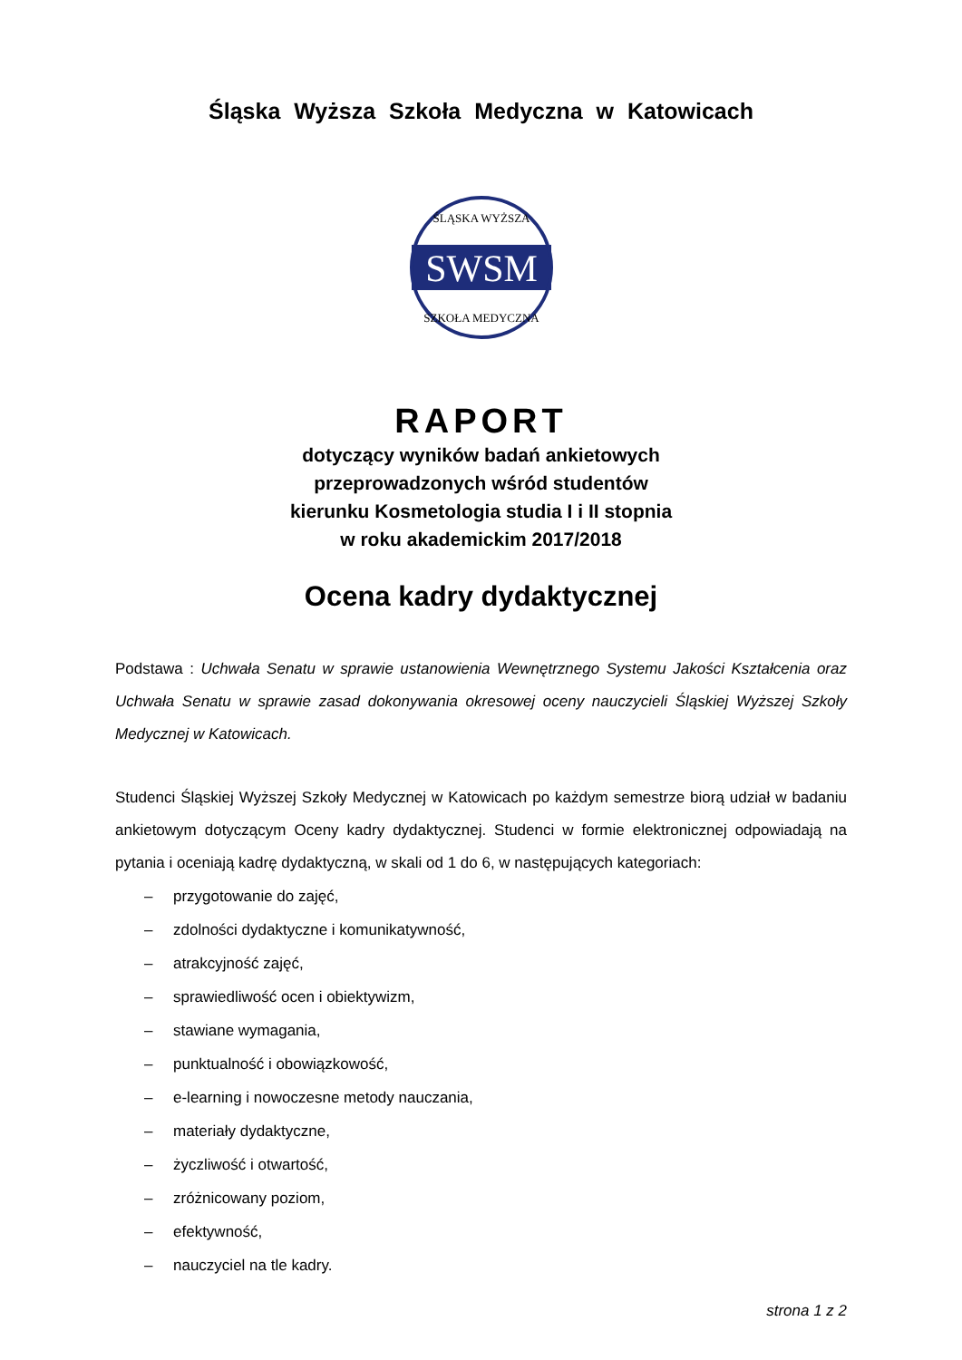Śląska Wyższa Szkoła Medyczna w Katowicach
SWSM
ŚLĄSKA WYŻSZA
SZKOŁA MEDYCZNA
RAPORT
dotyczący wyników badań ankietowych
przeprowadzonych wśród studentów
kierunku Kosmetologia studia I i II stopnia
w roku akademickim 2017/2018
Ocena kadry dydaktycznej
Podstawa : Uchwała Senatu w sprawie ustanowienia Wewnętrznego Systemu Jakości Kształcenia oraz Uchwała Senatu w sprawie zasad dokonywania okresowej oceny nauczycieli Śląskiej Wyższej Szkoły Medycznej w Katowicach.
Studenci Śląskiej Wyższej Szkoły Medycznej w Katowicach po każdym semestrze biorą udział w badaniu ankietowym dotyczącym Oceny kadry dydaktycznej. Studenci w formie elektronicznej odpowiadają na pytania i oceniają kadrę dydaktyczną, w skali od 1 do 6, w następujących kategoriach:
– przygotowanie do zajęć,
– zdolności dydaktyczne i komunikatywność,
– atrakcyjność zajęć,
– sprawiedliwość ocen i obiektywizm,
– stawiane wymagania,
– punktualność i obowiązkowość,
– e-learning i nowoczesne metody nauczania,
– materiały dydaktyczne,
– życzliwość i otwartość,
– zróżnicowany poziom,
– efektywność,
– nauczyciel na tle kadry.
strona 1 z 2